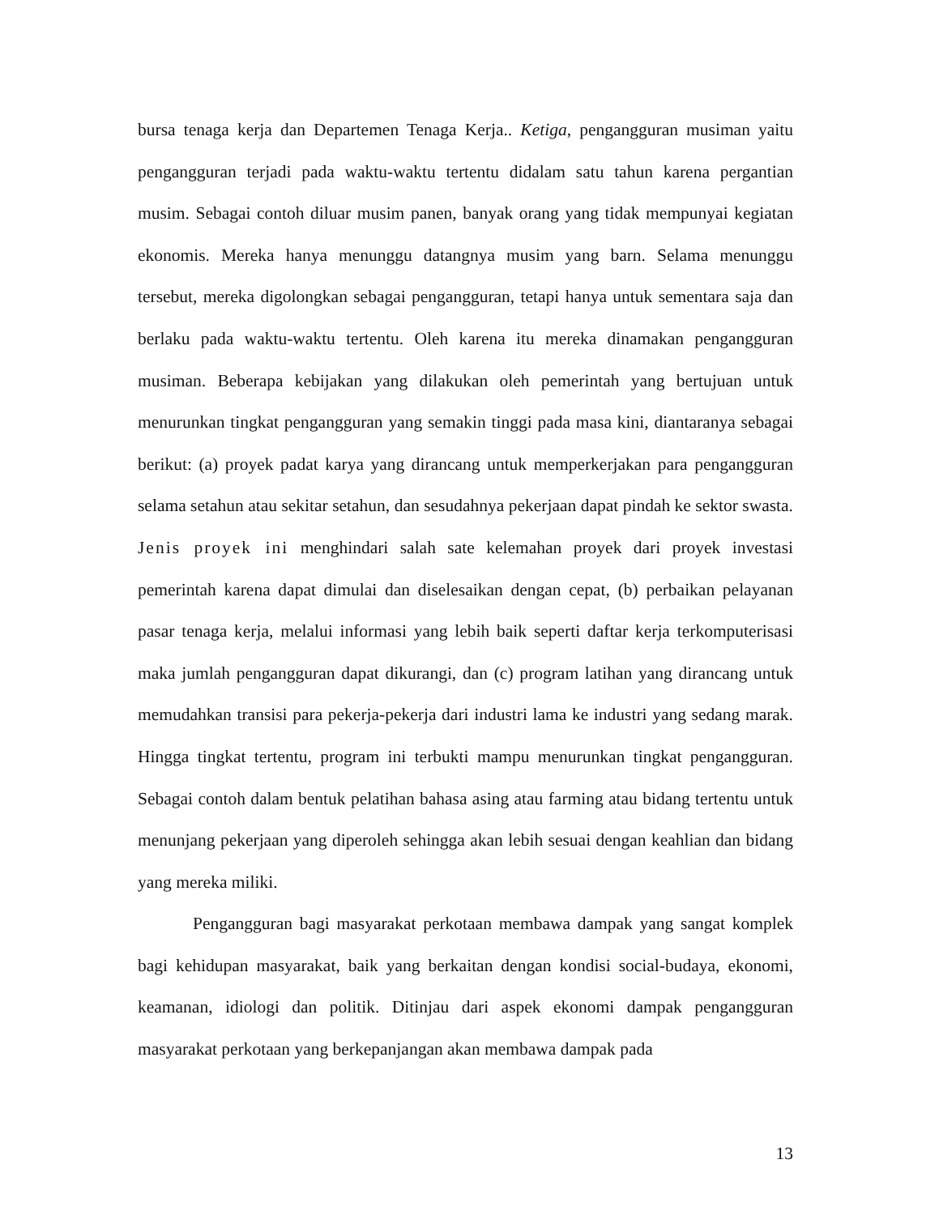bursa tenaga kerja dan Departemen Tenaga Kerja.. Ketiga, pengangguran musiman yaitu pengangguran terjadi pada waktu-waktu tertentu didalam satu tahun karena pergantian musim. Sebagai contoh diluar musim panen, banyak orang yang tidak mempunyai kegiatan ekonomis. Mereka hanya menunggu datangnya musim yang barn. Selama menunggu tersebut, mereka digolongkan sebagai pengangguran, tetapi hanya untuk sementara saja dan berlaku pada waktu-waktu tertentu. Oleh karena itu mereka dinamakan pengangguran musiman. Beberapa kebijakan yang dilakukan oleh pemerintah yang bertujuan untuk menurunkan tingkat pengangguran yang semakin tinggi pada masa kini, diantaranya sebagai berikut: (a) proyek padat karya yang dirancang untuk memperkerjakan para pengangguran selama setahun atau sekitar setahun, dan sesudahnya pekerjaan dapat pindah ke sektor swasta. Jenis proyek ini menghindari salah sate kelemahan proyek dari proyek investasi pemerintah karena dapat dimulai dan diselesaikan dengan cepat, (b) perbaikan pelayanan pasar tenaga kerja, melalui informasi yang lebih baik seperti daftar kerja terkomputerisasi maka jumlah pengangguran dapat dikurangi, dan (c) program latihan yang dirancang untuk memudahkan transisi para pekerja-pekerja dari industri lama ke industri yang sedang marak. Hingga tingkat tertentu, program ini terbukti mampu menurunkan tingkat pengangguran. Sebagai contoh dalam bentuk pelatihan bahasa asing atau farming atau bidang tertentu untuk menunjang pekerjaan yang diperoleh sehingga akan lebih sesuai dengan keahlian dan bidang yang mereka miliki.
Pengangguran bagi masyarakat perkotaan membawa dampak yang sangat komplek bagi kehidupan masyarakat, baik yang berkaitan dengan kondisi social-budaya, ekonomi, keamanan, idiologi dan politik. Ditinjau dari aspek ekonomi dampak pengangguran masyarakat perkotaan yang berkepanjangan akan membawa dampak pada
13